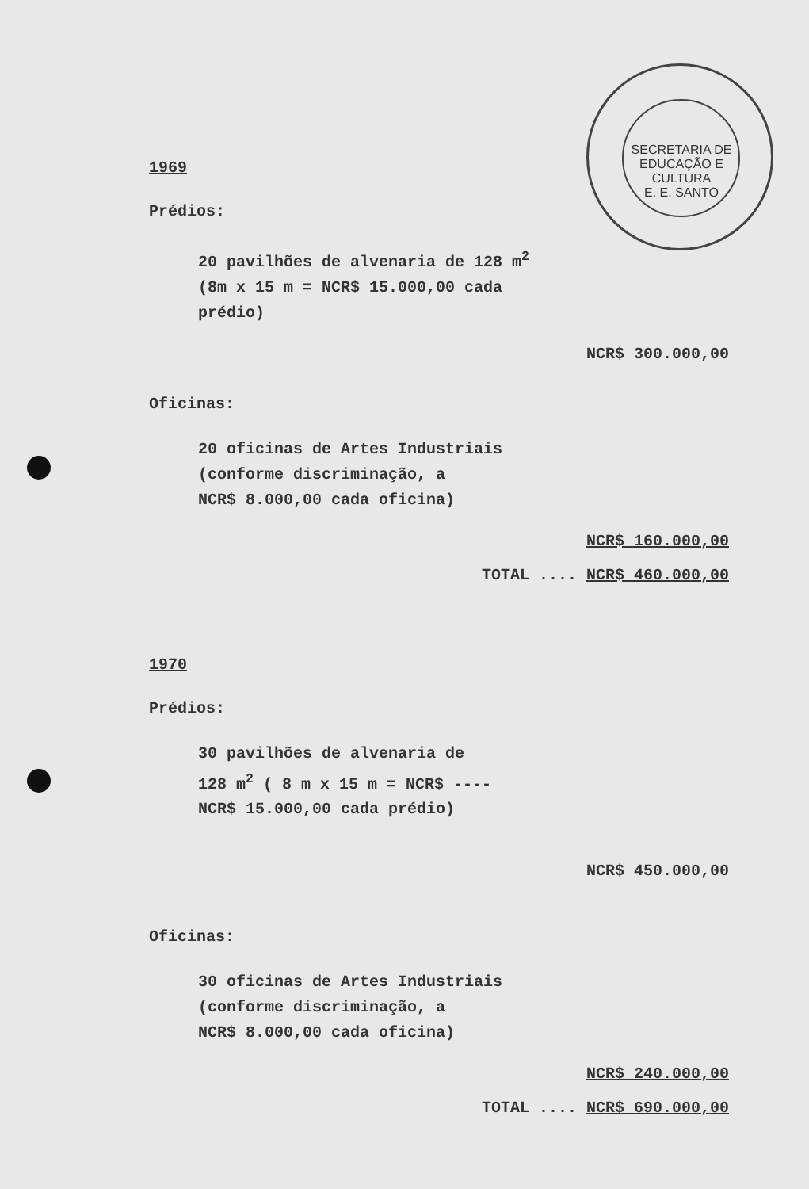SECRETARIA DE EDUCAÇÃO E CULTURA
E. E. SANTO
1969
Prédios:
20 pavilhões de alvenaria de 128 m<sup>2</sup>
(8m x 15 m = NCR$ 15.000,00 cada
prédio)
NCR$ 300.000,00
Oficinas:
20 oficinas de Artes Industriais
(conforme discriminação, a
NCR$ 8.000,00 cada oficina)
NCR$ 160.000,00
TOTAL .... NCR$ 460.000,00
1970
Prédios:
30 pavilhões de alvenaria de
128 m<sup>2</sup> ( 8 m x 15 m = NCR$ ----
NCR$ 15.000,00 cada prédio)
NCR$ 450.000,00
Oficinas:
30 oficinas de Artes Industriais
(conforme discriminação, a
NCR$ 8.000,00 cada oficina)
NCR$ 240.000,00
TOTAL .... NCR$ 690.000,00